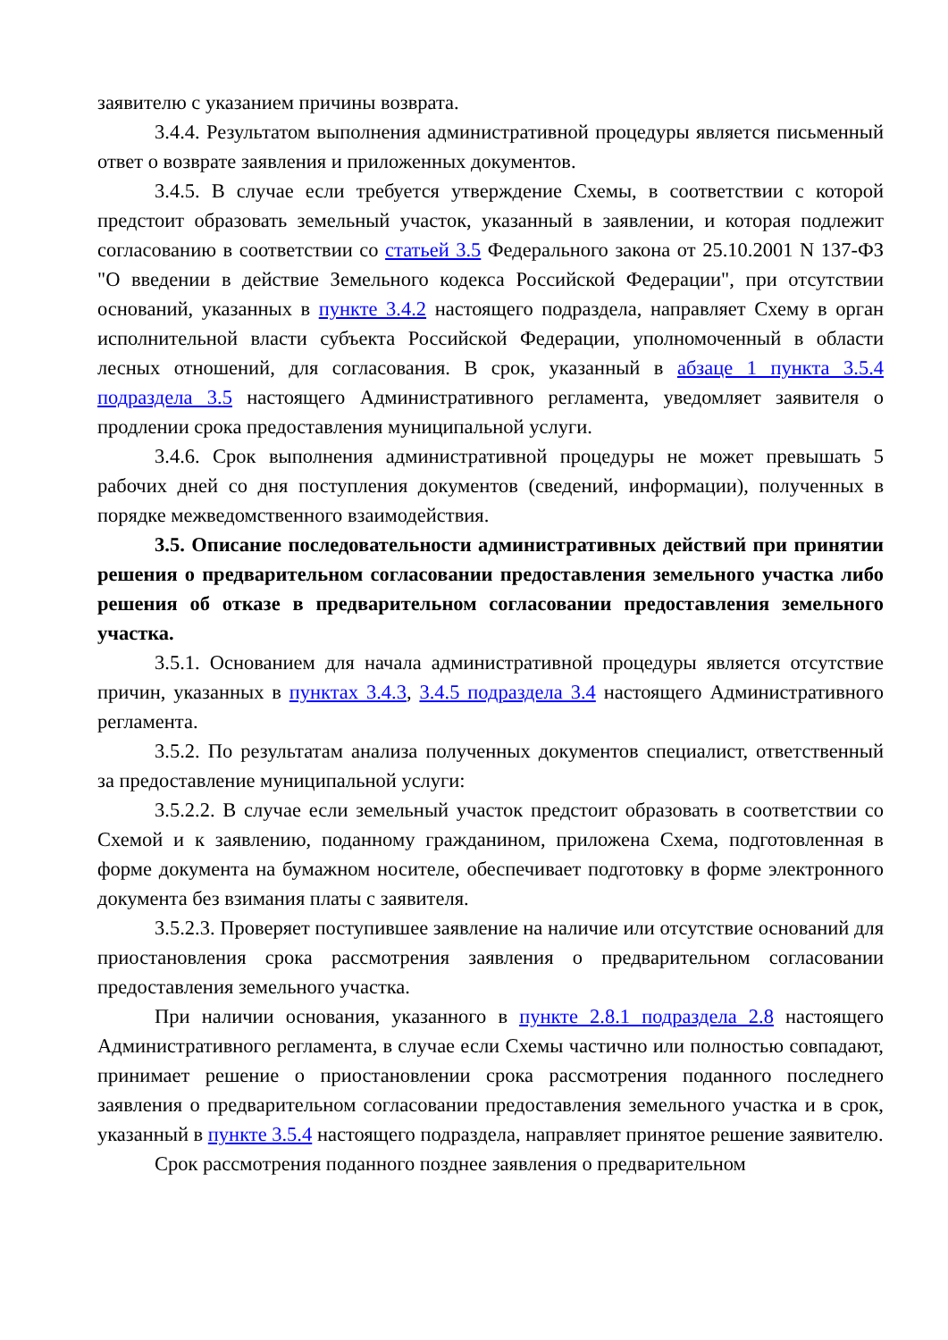заявителю с указанием причины возврата.
3.4.4. Результатом выполнения административной процедуры является письменный ответ о возврате заявления и приложенных документов.
3.4.5. В случае если требуется утверждение Схемы, в соответствии с которой предстоит образовать земельный участок, указанный в заявлении, и которая подлежит согласованию в соответствии со статьей 3.5 Федерального закона от 25.10.2001 N 137-ФЗ "О введении в действие Земельного кодекса Российской Федерации", при отсутствии оснований, указанных в пункте 3.4.2 настоящего подраздела, направляет Схему в орган исполнительной власти субъекта Российской Федерации, уполномоченный в области лесных отношений, для согласования. В срок, указанный в абзаце 1 пункта 3.5.4 подраздела 3.5 настоящего Административного регламента, уведомляет заявителя о продлении срока предоставления муниципальной услуги.
3.4.6. Срок выполнения административной процедуры не может превышать 5 рабочих дней со дня поступления документов (сведений, информации), полученных в порядке межведомственного взаимодействия.
3.5. Описание последовательности административных действий при принятии решения о предварительном согласовании предоставления земельного участка либо решения об отказе в предварительном согласовании предоставления земельного участка.
3.5.1. Основанием для начала административной процедуры является отсутствие причин, указанных в пунктах 3.4.3, 3.4.5 подраздела 3.4 настоящего Административного регламента.
3.5.2. По результатам анализа полученных документов специалист, ответственный за предоставление муниципальной услуги:
3.5.2.2. В случае если земельный участок предстоит образовать в соответствии со Схемой и к заявлению, поданному гражданином, приложена Схема, подготовленная в форме документа на бумажном носителе, обеспечивает подготовку в форме электронного документа без взимания платы с заявителя.
3.5.2.3. Проверяет поступившее заявление на наличие или отсутствие оснований для приостановления срока рассмотрения заявления о предварительном согласовании предоставления земельного участка.
При наличии основания, указанного в пункте 2.8.1 подраздела 2.8 настоящего Административного регламента, в случае если Схемы частично или полностью совпадают, принимает решение о приостановлении срока рассмотрения поданного последнего заявления о предварительном согласовании предоставления земельного участка и в срок, указанный в пункте 3.5.4 настоящего подраздела, направляет принятое решение заявителю.
Срок рассмотрения поданного позднее заявления о предварительном